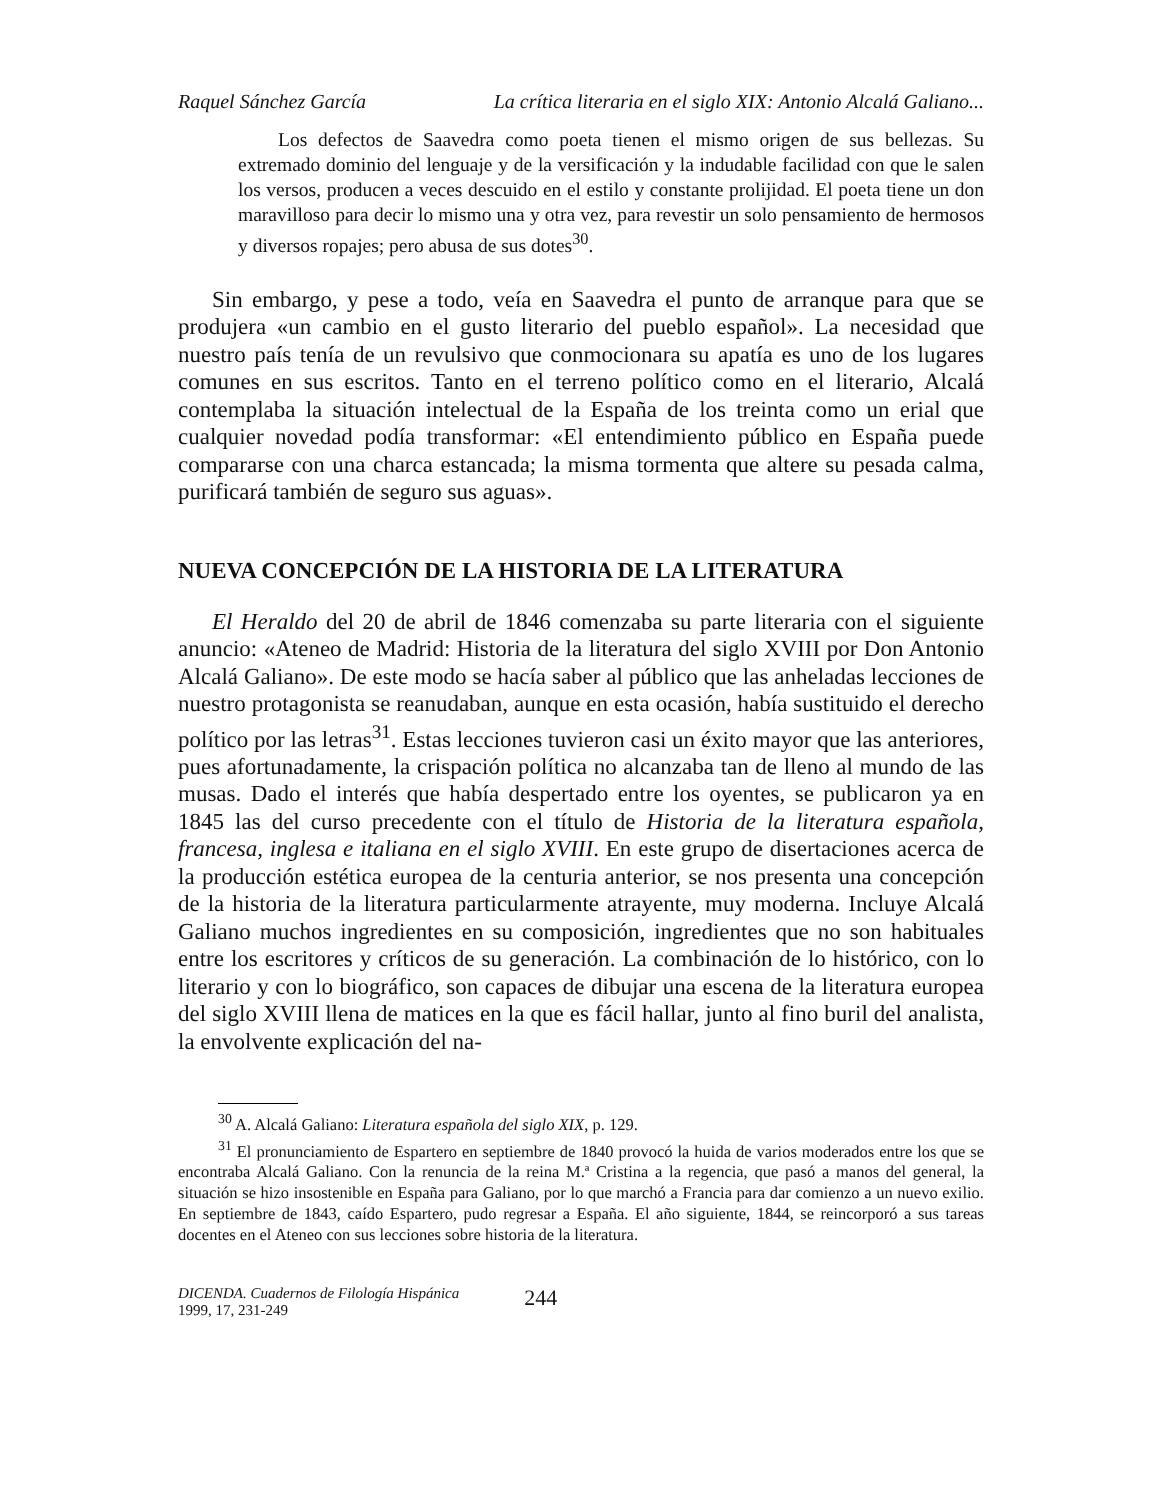Raquel Sánchez García La crítica literaria en el siglo XIX: Antonio Alcalá Galiano...
Los defectos de Saavedra como poeta tienen el mismo origen de sus bellezas. Su extremado dominio del lenguaje y de la versificación y la indudable facilidad con que le salen los versos, producen a veces descuido en el estilo y constante prolijidad. El poeta tiene un don maravilloso para decir lo mismo una y otra vez, para revestir un solo pensamiento de hermosos y diversos ropajes; pero abusa de sus dotes<sup>30</sup>.
Sin embargo, y pese a todo, veía en Saavedra el punto de arranque para que se produjera «un cambio en el gusto literario del pueblo español». La necesidad que nuestro país tenía de un revulsivo que conmocionara su apatía es uno de los lugares comunes en sus escritos. Tanto en el terreno político como en el literario, Alcalá contemplaba la situación intelectual de la España de los treinta como un erial que cualquier novedad podía transformar: «El entendimiento público en España puede compararse con una charca estancada; la misma tormenta que altere su pesada calma, purificará también de seguro sus aguas».
NUEVA CONCEPCIÓN DE LA HISTORIA DE LA LITERATURA
El Heraldo del 20 de abril de 1846 comenzaba su parte literaria con el siguiente anuncio: «Ateneo de Madrid: Historia de la literatura del siglo XVIII por Don Antonio Alcalá Galiano». De este modo se hacía saber al público que las anheladas lecciones de nuestro protagonista se reanudaban, aunque en esta ocasión, había sustituido el derecho político por las letras<sup>31</sup>. Estas lecciones tuvieron casi un éxito mayor que las anteriores, pues afortunadamente, la crispación política no alcanzaba tan de lleno al mundo de las musas. Dado el interés que había despertado entre los oyentes, se publicaron ya en 1845 las del curso precedente con el título de Historia de la literatura española, francesa, inglesa e italiana en el siglo XVIII. En este grupo de disertaciones acerca de la producción estética europea de la centuria anterior, se nos presenta una concepción de la historia de la literatura particularmente atrayente, muy moderna. Incluye Alcalá Galiano muchos ingredientes en su composición, ingredientes que no son habituales entre los escritores y críticos de su generación. La combinación de lo histórico, con lo literario y con lo biográfico, son capaces de dibujar una escena de la literatura europea del siglo XVIII llena de matices en la que es fácil hallar, junto al fino buril del analista, la envolvente explicación del na-
<sup>30</sup> A. Alcalá Galiano: Literatura española del siglo XIX, p. 129.
<sup>31</sup> El pronunciamiento de Espartero en septiembre de 1840 provocó la huida de varios moderados entre los que se encontraba Alcalá Galiano. Con la renuncia de la reina M.ª Cristina a la regencia, que pasó a manos del general, la situación se hizo insostenible en España para Galiano, por lo que marchó a Francia para dar comienzo a un nuevo exilio. En septiembre de 1843, caído Espartero, pudo regresar a España. El año siguiente, 1844, se reincorporó a sus tareas docentes en el Ateneo con sus lecciones sobre historia de la literatura.
DICENDA. Cuadernos de Filología Hispánica
1999, 17, 231-249
244